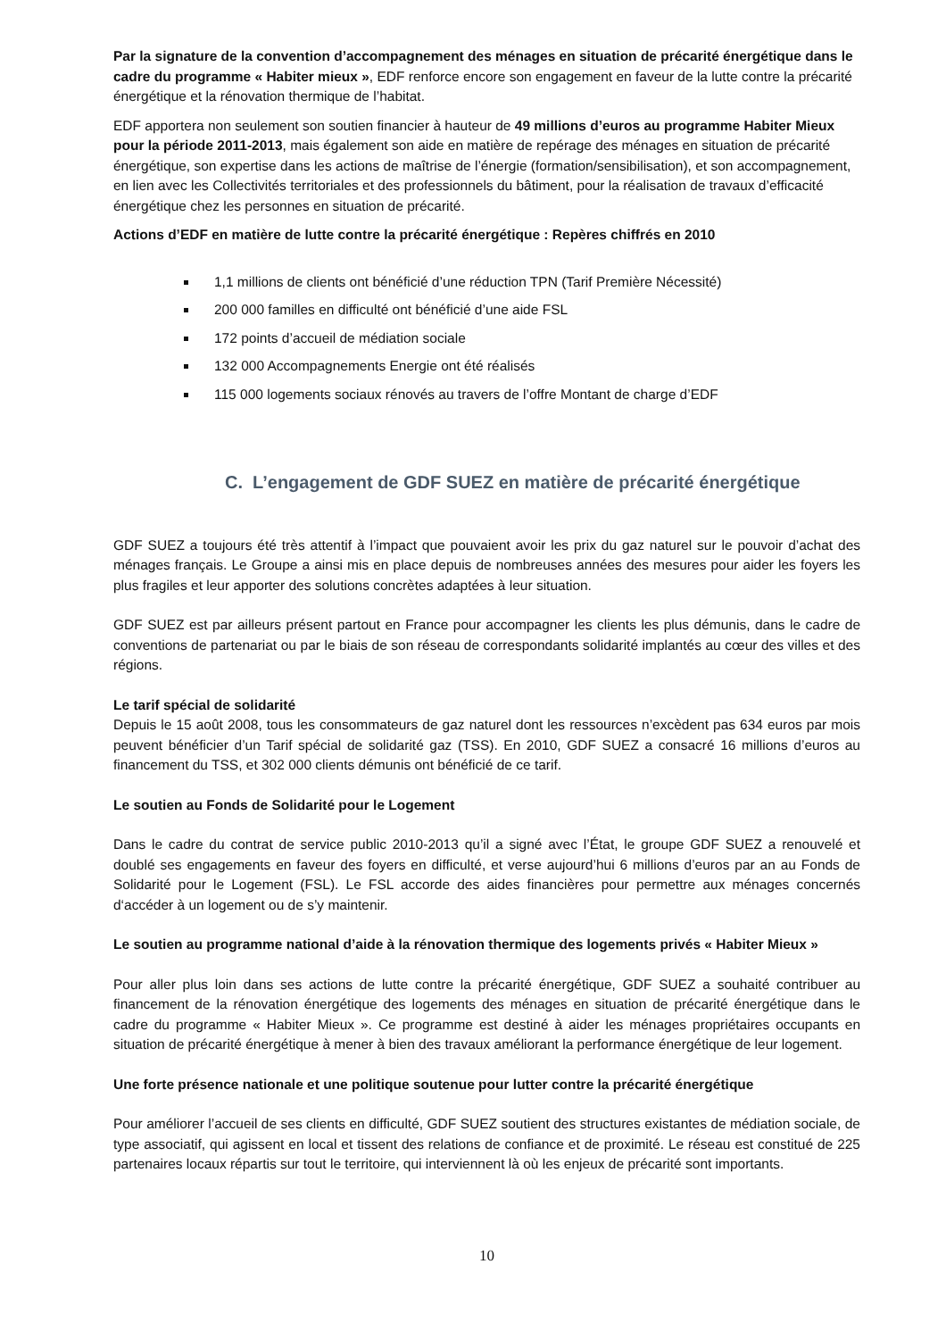Par la signature de la convention d’accompagnement des ménages en situation de précarité énergétique dans le cadre du programme « Habiter mieux », EDF renforce encore son engagement en faveur de la lutte contre la précarité énergétique et la rénovation thermique de l’habitat.
EDF apportera non seulement son soutien financier à hauteur de 49 millions d’euros au programme Habiter Mieux pour la période 2011-2013, mais également son aide en matière de repérage des ménages en situation de précarité énergétique, son expertise dans les actions de maîtrise de l’énergie (formation/sensibilisation), et son accompagnement, en lien avec les Collectivités territoriales et des professionnels du bâtiment, pour la réalisation de travaux d’efficacité énergétique chez les personnes en situation de précarité.
Actions d’EDF en matière de lutte contre la précarité énergétique : Repères chiffrés en 2010
1,1 millions de clients ont bénéficié d’une réduction TPN (Tarif Première Nécessité)
200 000 familles en difficulté ont bénéficié d’une aide FSL
172 points d’accueil de médiation sociale
132 000 Accompagnements Energie ont été réalisés
115 000 logements sociaux rénovés au travers de l’offre Montant de charge d’EDF
C. L’engagement de GDF SUEZ en matière de précarité énergétique
GDF SUEZ a toujours été très attentif à l’impact que pouvaient avoir les prix du gaz naturel sur le pouvoir d’achat des ménages français. Le Groupe a ainsi mis en place depuis de nombreuses années des mesures pour aider les foyers les plus fragiles et leur apporter des solutions concrètes adaptées à leur situation.
GDF SUEZ est par ailleurs présent partout en France pour accompagner les clients les plus démunis, dans le cadre de conventions de partenariat ou par le biais de son réseau de correspondants solidarité implantés au cœur des villes et des régions.
Le tarif spécial de solidarité
Depuis le 15 août 2008, tous les consommateurs de gaz naturel dont les ressources n’excèdent pas 634 euros par mois peuvent bénéficier d’un Tarif spécial de solidarité gaz (TSS). En 2010, GDF SUEZ a consacré 16 millions d’euros au financement du TSS, et 302 000 clients démunis ont bénéficié de ce tarif.
Le soutien au Fonds de Solidarité pour le Logement
Dans le cadre du contrat de service public 2010-2013 qu’il a signé avec l’État, le groupe GDF SUEZ a renouvelé et doublé ses engagements en faveur des foyers en difficulté, et verse aujourd’hui 6 millions d’euros par an au Fonds de Solidarité pour le Logement (FSL). Le FSL accorde des aides financières pour permettre aux ménages concernés d‘accéder à un logement ou de s’y maintenir.
Le soutien au programme national d’aide à la rénovation thermique des logements privés « Habiter Mieux »
Pour aller plus loin dans ses actions de lutte contre la précarité énergétique, GDF SUEZ a souhaité contribuer au financement de la rénovation énergétique des logements des ménages en situation de précarité énergétique dans le cadre du programme « Habiter Mieux ». Ce programme est destiné à aider les ménages propriétaires occupants en situation de précarité énergétique à mener à bien des travaux améliorant la performance énergétique de leur logement.
Une forte présence nationale et une politique soutenue pour lutter contre la précarité énergétique
Pour améliorer l’accueil de ses clients en difficulté, GDF SUEZ soutient des structures existantes de médiation sociale, de type associatif, qui agissent en local et tissent des relations de confiance et de proximité. Le réseau est constitué de 225 partenaires locaux répartis sur tout le territoire, qui interviennent là où les enjeux de précarité sont importants.
10